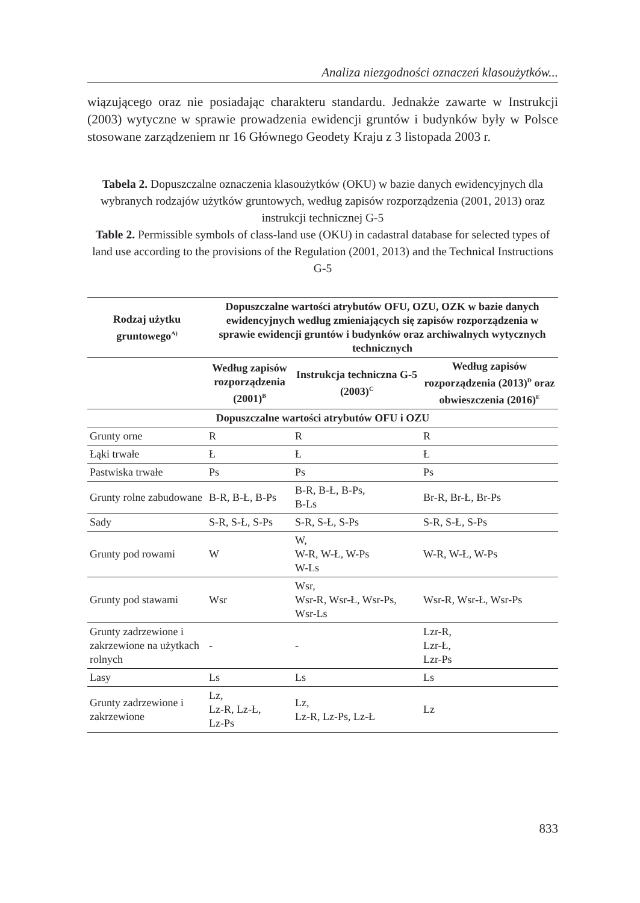Analiza niezgodności oznaczeń klasoużytków...
wiązującego oraz nie posiadając charakteru standardu. Jednakże zawarte w Instrukcji (2003) wytyczne w sprawie prowadzenia ewidencji gruntów i budynków były w Polsce stosowane zarządzeniem nr 16 Głównego Geodety Kraju z 3 listopada 2003 r.
Tabela 2. Dopuszczalne oznaczenia klasoużytków (OKU) w bazie danych ewidencyjnych dla wybranych rodzajów użytków gruntowych, według zapisów rozporządzenia (2001, 2013) oraz instrukcji technicznej G-5
Table 2. Permissible symbols of class-land use (OKU) in cadastral database for selected types of land use according to the provisions of the Regulation (2001, 2013) and the Technical Instructions G-5
| Rodzaj użytku gruntowego<sup>A)</sup> | Dopuszczalne wartości atrybutów OFU, OZU, OZK w bazie danych ewidencyjnych według zmieniających się zapisów rozporządzenia w sprawie ewidencji gruntów i budynków oraz archiwalnych wytycznych technicznych | | |
| --- | --- | --- | --- |
| | Według zapisów rozporządzenia (2001)<sup>B</sup> | Instrukcja techniczna G-5 (2003)<sup>C</sup> | Według zapisów rozporządzenia (2013)<sup>D</sup> oraz obwieszczenia (2016)<sup>E</sup> |
| Dopuszczalne wartości atrybutów OFU i OZU | | | |
| Grunty orne | R | R | R |
| Łąki trwałe | Ł | Ł | Ł |
| Pastwiska trwałe | Ps | Ps | Ps |
| Grunty rolne zabudowane | B-R, B-Ł, B-Ps | B-R, B-Ł, B-Ps, B-Ls | Br-R, Br-Ł, Br-Ps |
| Sady | S-R, S-Ł, S-Ps | S-R, S-Ł, S-Ps | S-R, S-Ł, S-Ps |
| Grunty pod rowami | W | W, W-R, W-Ł, W-Ps W-Ls | W-R, W-Ł, W-Ps |
| Grunty pod stawami | Wsr | Wsr, Wsr-R, Wsr-Ł, Wsr-Ps, Wsr-Ls | Wsr-R, Wsr-Ł, Wsr-Ps |
| Grunty zadrzewione i zakrzewione na użytkach rolnych | - | - | Lzr-R, Lzr-Ł, Lzr-Ps |
| Lasy | Ls | Ls | Ls |
| Grunty zadrzewione i zakrzewione | Lz, Lz-R, Lz-Ł, Lz-Ps | Lz, Lz-R, Lz-Ps, Lz-Ł | Lz |
833